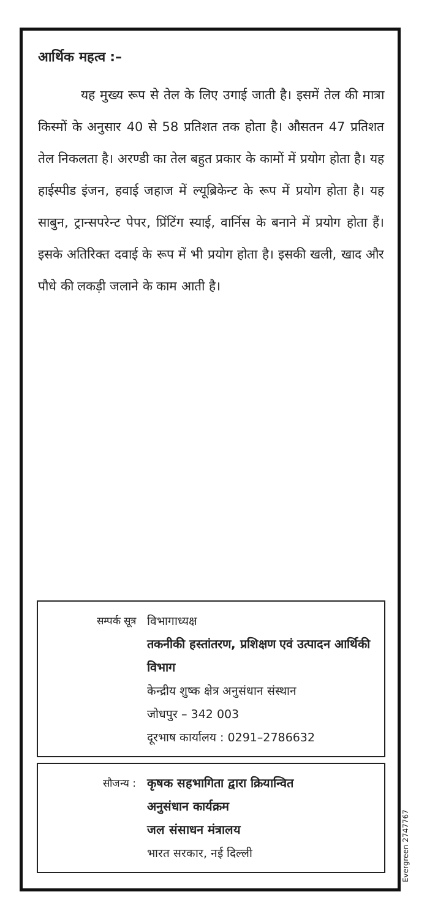आर्थिक महत्व :–
यह मुख्य रूप से तेल के लिए उगाई जाती है। इसमें तेल की मात्रा किस्मों के अनुसार 40 से 58 प्रतिशत तक होता है। औसतन 47 प्रतिशत तेल निकलता है। अरण्डी का तेल बहुत प्रकार के कामों में प्रयोग होता है। यह हाईस्पीड इंजन, हवाई जहाज में ल्यूब्रिकेन्ट के रूप में प्रयोग होता है। यह साबुन, ट्रान्सपरेन्ट पेपर, प्रिंटिंग स्याई, वार्निस के बनाने में प्रयोग होता हैं। इसके अतिरिक्त दवाई के रूप में भी प्रयोग होता है। इसकी खली, खाद और पौधे की लकड़ी जलाने के काम आती है।
सम्पर्क सूत्र विभागाध्यक्ष
तकनीकी हस्तांतरण, प्रशिक्षण एवं उत्पादन आर्थिकी विभाग
केन्द्रीय शुष्क क्षेत्र अनुसंधान संस्थान
जोधपुर – 342 003
दूरभाष कार्यालय : 0291–2786632
सौजन्य :
कृषक सहभागिता द्वारा क्रियान्वित
अनुसंधान कार्यक्रम
जल संसाधन मंत्रालय
भारत सरकार, नई दिल्ली
Evergreen 2747767